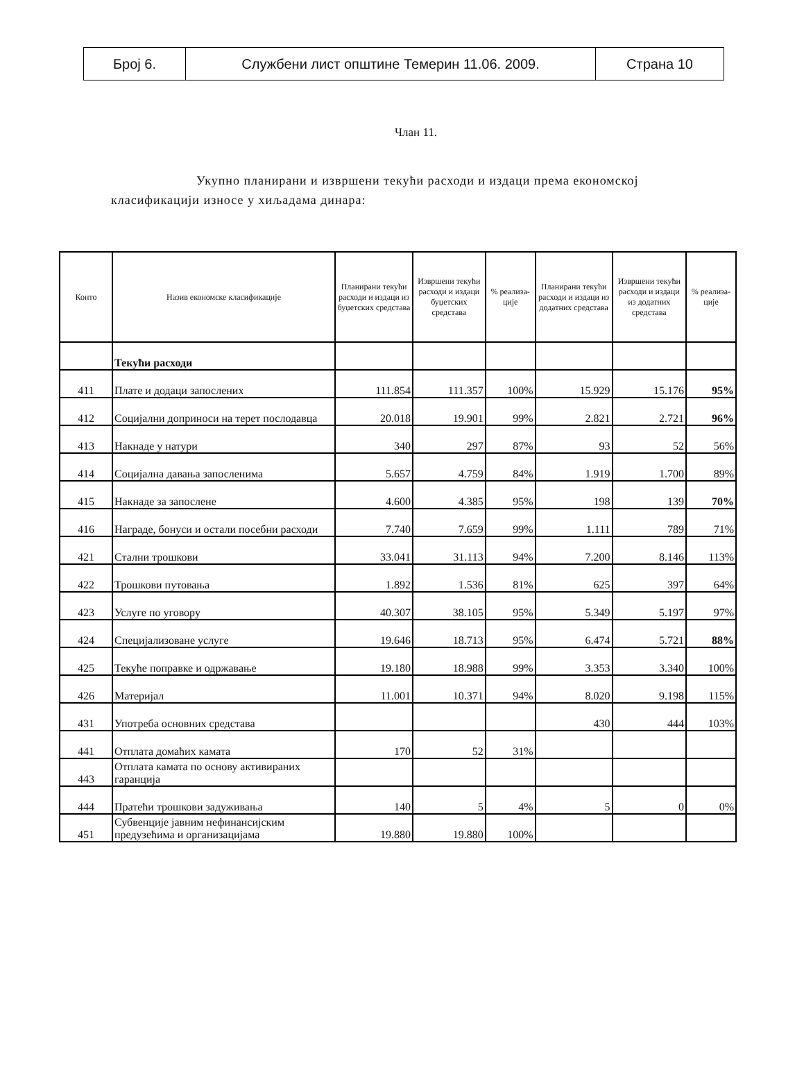| Број 6. | Службени лист општине Темерин 11.06. 2009. | Страна 10 |
Члан 11.
Укупно планирани и извршени текући расходи и издаци према економској класификацији износе у хиљадама динара:
| Конто | Назив економске класификације | Планирани текући расходи и издаци из буџетских средстава | Извршени текући расходи и издаци буџетских средстава | % реализа-ције | Планирани текући расходи и издаци из додатних средстава | Извршени текући расходи и издаци из додатних средстава | % реализа-ције |
| --- | --- | --- | --- | --- | --- | --- | --- |
| | Текући расходи | | | | | | |
| 411 | Плате и додаци запослених | 111.854 | 111.357 | 100% | 15.929 | 15.176 | 95% |
| 412 | Социјални доприноси на терет послодавца | 20.018 | 19.901 | 99% | 2.821 | 2.721 | 96% |
| 413 | Накнаде у натури | 340 | 297 | 87% | 93 | 52 | 56% |
| 414 | Социјална давања запосленима | 5.657 | 4.759 | 84% | 1.919 | 1.700 | 89% |
| 415 | Накнаде за запослене | 4.600 | 4.385 | 95% | 198 | 139 | 70% |
| 416 | Награде, бонуси и остали посебни расходи | 7.740 | 7.659 | 99% | 1.111 | 789 | 71% |
| 421 | Стални трошкови | 33.041 | 31.113 | 94% | 7.200 | 8.146 | 113% |
| 422 | Трошкови путовања | 1.892 | 1.536 | 81% | 625 | 397 | 64% |
| 423 | Услуге по уговору | 40.307 | 38.105 | 95% | 5.349 | 5.197 | 97% |
| 424 | Специјализоване услуге | 19.646 | 18.713 | 95% | 6.474 | 5.721 | 88% |
| 425 | Текуће поправке и одржавање | 19.180 | 18.988 | 99% | 3.353 | 3.340 | 100% |
| 426 | Материјал | 11.001 | 10.371 | 94% | 8.020 | 9.198 | 115% |
| 431 | Употреба основних средстава | | | | 430 | 444 | 103% |
| 441 | Отплата домаћих камата | 170 | 52 | 31% | | | |
| 443 | Отплата камата по основу активираних гаранција | | | | | | |
| 444 | Пратећи трошкови задуживања | 140 | 5 | 4% | 5 | 0 | 0% |
| 451 | Субвенције јавним нефинансијским предузећима и организацијама | 19.880 | 19.880 | 100% | | | |